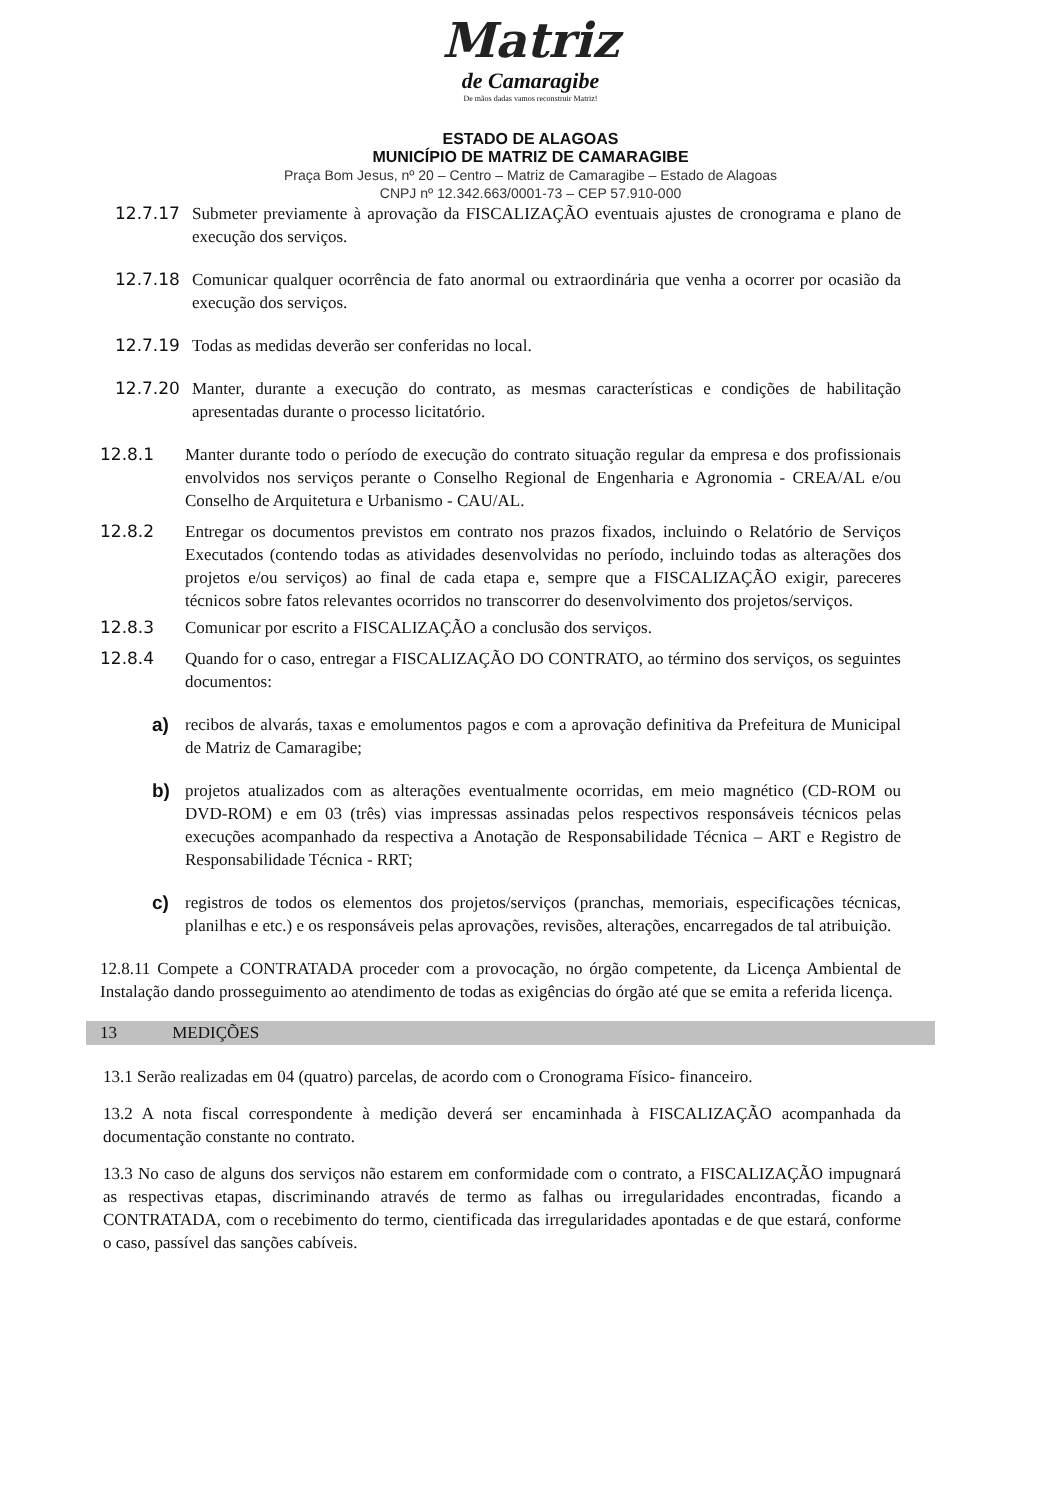Matriz
de Camaragibe
De mãos dadas vamos reconstruir Matriz!
ESTADO DE ALAGOAS
MUNICÍPIO DE MATRIZ DE CAMARAGIBE
Praça Bom Jesus, nº 20 – Centro – Matriz de Camaragibe – Estado de Alagoas
CNPJ nº 12.342.663/0001-73 – CEP 57.910-000
12.7.17 Submeter previamente à aprovação da FISCALIZAÇÃO eventuais ajustes de cronograma e plano de execução dos serviços.
12.7.18 Comunicar qualquer ocorrência de fato anormal ou extraordinária que venha a ocorrer por ocasião da execução dos serviços.
12.7.19 Todas as medidas deverão ser conferidas no local.
12.7.20 Manter, durante a execução do contrato, as mesmas características e condições de habilitação apresentadas durante o processo licitatório.
12.8.1 Manter durante todo o período de execução do contrato situação regular da empresa e dos profissionais envolvidos nos serviços perante o Conselho Regional de Engenharia e Agronomia - CREA/AL e/ou Conselho de Arquitetura e Urbanismo - CAU/AL.
12.8.2 Entregar os documentos previstos em contrato nos prazos fixados, incluindo o Relatório de Serviços Executados (contendo todas as atividades desenvolvidas no período, incluindo todas as alterações dos projetos e/ou serviços) ao final de cada etapa e, sempre que a FISCALIZAÇÃO exigir, pareceres técnicos sobre fatos relevantes ocorridos no transcorrer do desenvolvimento dos projetos/serviços.
12.8.3 Comunicar por escrito a FISCALIZAÇÃO a conclusão dos serviços.
12.8.4 Quando for o caso, entregar a FISCALIZAÇÃO DO CONTRATO, ao término dos serviços, os seguintes documentos:
a) recibos de alvarás, taxas e emolumentos pagos e com a aprovação definitiva da Prefeitura de Municipal de Matriz de Camaragibe;
b) projetos atualizados com as alterações eventualmente ocorridas, em meio magnético (CD-ROM ou DVD-ROM) e em 03 (três) vias impressas assinadas pelos respectivos responsáveis técnicos pelas execuções acompanhado da respectiva a Anotação de Responsabilidade Técnica – ART e Registro de Responsabilidade Técnica - RRT;
c) registros de todos os elementos dos projetos/serviços (pranchas, memoriais, especificações técnicas, planilhas e etc.) e os responsáveis pelas aprovações, revisões, alterações, encarregados de tal atribuição.
12.8.11 Compete a CONTRATADA proceder com a provocação, no órgão competente, da Licença Ambiental de Instalação dando prosseguimento ao atendimento de todas as exigências do órgão até que se emita a referida licença.
13 MEDIÇÕES
13.1 Serão realizadas em 04 (quatro) parcelas, de acordo com o Cronograma Físico- financeiro.
13.2 A nota fiscal correspondente à medição deverá ser encaminhada à FISCALIZAÇÃO acompanhada da documentação constante no contrato.
13.3 No caso de alguns dos serviços não estarem em conformidade com o contrato, a FISCALIZAÇÃO impugnará as respectivas etapas, discriminando através de termo as falhas ou irregularidades encontradas, ficando a CONTRATADA, com o recebimento do termo, cientificada das irregularidades apontadas e de que estará, conforme o caso, passível das sanções cabíveis.